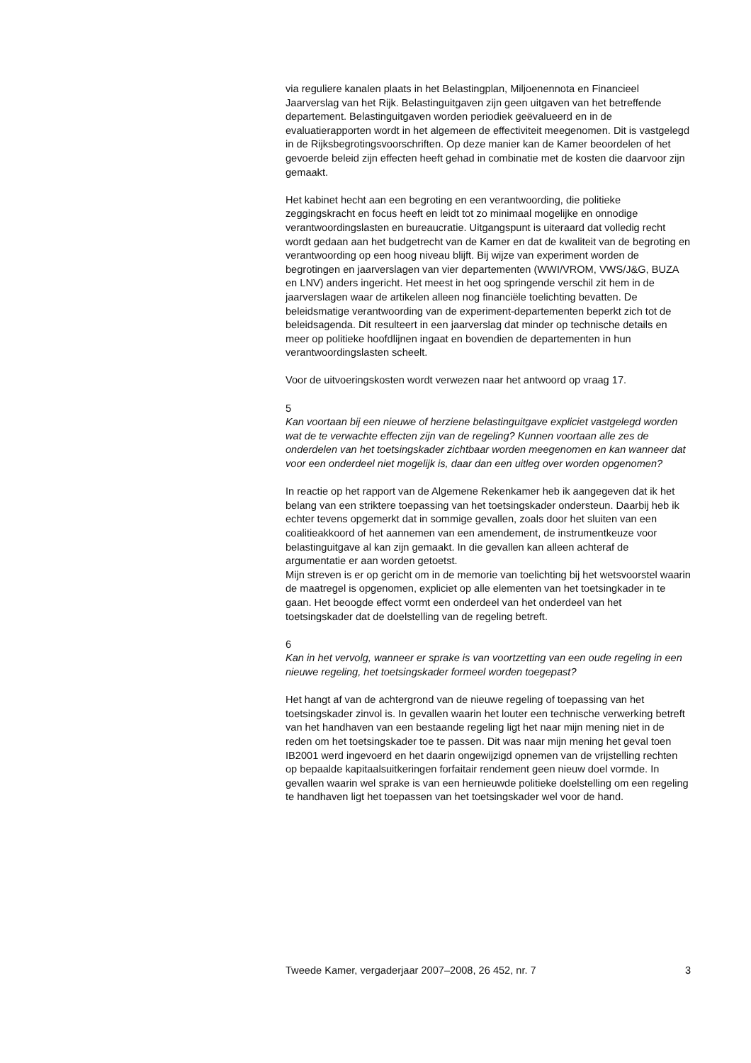via reguliere kanalen plaats in het Belastingplan, Miljoenennota en Financieel Jaarverslag van het Rijk. Belastinguitgaven zijn geen uitgaven van het betreffende departement. Belastinguitgaven worden periodiek geëvalueerd en in de evaluatierapporten wordt in het algemeen de effectiviteit meegenomen. Dit is vastgelegd in de Rijksbegrotingsvoorschriften. Op deze manier kan de Kamer beoordelen of het gevoerde beleid zijn effecten heeft gehad in combinatie met de kosten die daarvoor zijn gemaakt.
Het kabinet hecht aan een begroting en een verantwoording, die politieke zeggingskracht en focus heeft en leidt tot zo minimaal mogelijke en onnodige verantwoordingslasten en bureaucratie. Uitgangspunt is uiteraard dat volledig recht wordt gedaan aan het budgetrecht van de Kamer en dat de kwaliteit van de begroting en verantwoording op een hoog niveau blijft. Bij wijze van experiment worden de begrotingen en jaarverslagen van vier departementen (WWI/VROM, VWS/J&G, BUZA en LNV) anders ingericht. Het meest in het oog springende verschil zit hem in de jaarverslagen waar de artikelen alleen nog financiële toelichting bevatten. De beleidsmatige verantwoording van de experiment-departementen beperkt zich tot de beleidsagenda. Dit resulteert in een jaarverslag dat minder op technische details en meer op politieke hoofdlijnen ingaat en bovendien de departementen in hun verantwoordingslasten scheelt.
Voor de uitvoeringskosten wordt verwezen naar het antwoord op vraag 17.
5
Kan voortaan bij een nieuwe of herziene belastinguitgave expliciet vastgelegd worden wat de te verwachte effecten zijn van de regeling? Kunnen voortaan alle zes de onderdelen van het toetsingskader zichtbaar worden meegenomen en kan wanneer dat voor een onderdeel niet mogelijk is, daar dan een uitleg over worden opgenomen?
In reactie op het rapport van de Algemene Rekenkamer heb ik aangegeven dat ik het belang van een striktere toepassing van het toetsingskader ondersteun. Daarbij heb ik echter tevens opgemerkt dat in sommige gevallen, zoals door het sluiten van een coalitieakkoord of het aannemen van een amendement, de instrumentkeuze voor belastinguitgave al kan zijn gemaakt. In die gevallen kan alleen achteraf de argumentatie er aan worden getoetst.
Mijn streven is er op gericht om in de memorie van toelichting bij het wetsvoorstel waarin de maatregel is opgenomen, expliciet op alle elementen van het toetsingkader in te gaan. Het beoogde effect vormt een onderdeel van het onderdeel van het toetsingskader dat de doelstelling van de regeling betreft.
6
Kan in het vervolg, wanneer er sprake is van voortzetting van een oude regeling in een nieuwe regeling, het toetsingskader formeel worden toegepast?
Het hangt af van de achtergrond van de nieuwe regeling of toepassing van het toetsingskader zinvol is. In gevallen waarin het louter een technische verwerking betreft van het handhaven van een bestaande regeling ligt het naar mijn mening niet in de reden om het toetsingskader toe te passen. Dit was naar mijn mening het geval toen IB2001 werd ingevoerd en het daarin ongewijzigd opnemen van de vrijstelling rechten op bepaalde kapitaalsuitkeringen forfaitair rendement geen nieuw doel vormde. In gevallen waarin wel sprake is van een hernieuwde politieke doelstelling om een regeling te handhaven ligt het toepassen van het toetsingskader wel voor de hand.
Tweede Kamer, vergaderjaar 2007–2008, 26 452, nr. 7 3